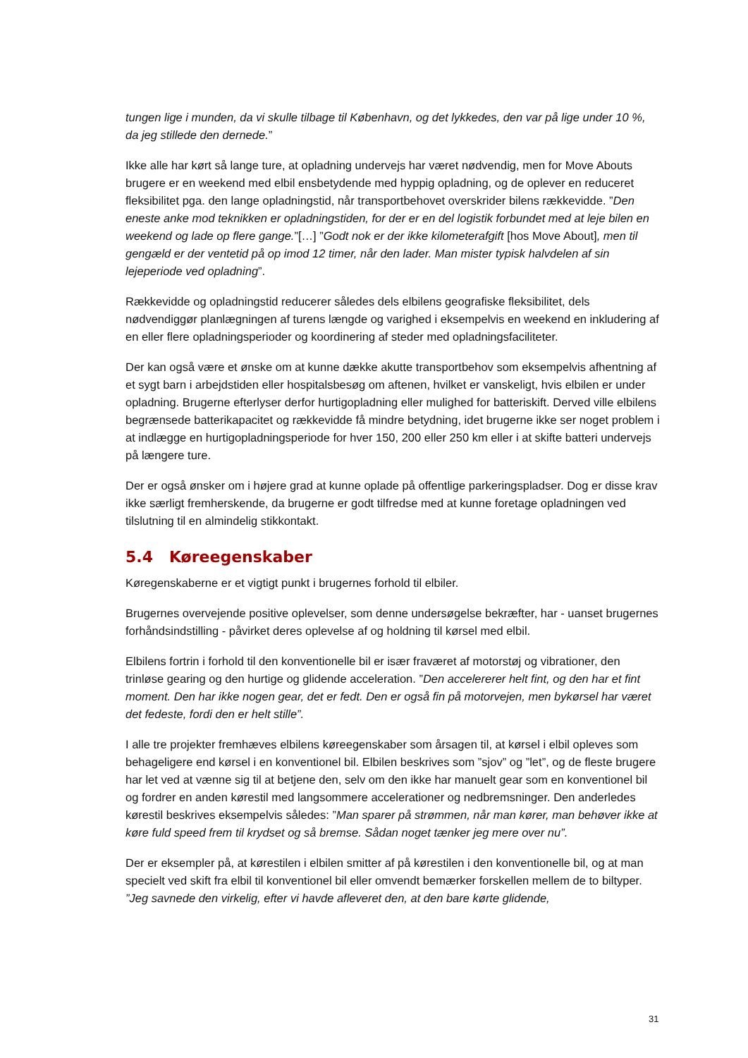tungen lige i munden, da vi skulle tilbage til København, og det lykkedes, den var på lige under 10 %, da jeg stillede den dernede.”
Ikke alle har kørt så lange ture, at opladning undervejs har været nødvendig, men for Move Abouts brugere er en weekend med elbil ensbetydende med hyppig opladning, og de oplever en reduceret fleksibilitet pga. den lange opladningstid, når transportbehovet overskrider bilens rækkevidde. ”Den eneste anke mod teknikken er opladningstiden, for der er en del logistik forbundet med at leje bilen en weekend og lade op flere gange.”[…] ”Godt nok er der ikke kilometerafgift [hos Move About], men til gengæld er der ventetid på op imod 12 timer, når den lader. Man mister typisk halvdelen af sin lejeperiode ved opladning”.
Rækkevidde og opladningstid reducerer således dels elbilens geografiske fleksibilitet, dels nødvendiggør planlægningen af turens længde og varighed i eksempelvis en weekend en inkludering af en eller flere opladningsperioder og koordinering af steder med opladningsfaciliteter.
Der kan også være et ønske om at kunne dække akutte transportbehov som eksempelvis afhentning af et sygt barn i arbejdstiden eller hospitalsbesøg om aftenen, hvilket er vanskeligt, hvis elbilen er under opladning. Brugerne efterlyser derfor hurtigopladning eller mulighed for batteriskift. Derved ville elbilens begrænsede batterikapacitet og rækkevidde få mindre betydning, idet brugerne ikke ser noget problem i at indlægge en hurtigopladningsperiode for hver 150, 200 eller 250 km eller i at skifte batteri undervejs på længere ture.
Der er også ønsker om i højere grad at kunne oplade på offentlige parkeringspladser. Dog er disse krav ikke særligt fremherskende, da brugerne er godt tilfredse med at kunne foretage opladningen ved tilslutning til en almindelig stikkontakt.
5.4 Køreegenskaber
Køregenskaberne er et vigtigt punkt i brugernes forhold til elbiler.
Brugernes overvejende positive oplevelser, som denne undersøgelse bekræfter, har - uanset brugernes forhåndsindstilling - påvirket deres oplevelse af og holdning til kørsel med elbil.
Elbilens fortrin i forhold til den konventionelle bil er især fraværet af motorstøj og vibrationer, den trinløse gearing og den hurtige og glidende acceleration. ”Den accelererer helt fint, og den har et fint moment. Den har ikke nogen gear, det er fedt. Den er også fin på motorvejen, men bykørsel har været det fedeste, fordi den er helt stille”.
I alle tre projekter fremhæves elbilens køreegenskaber som årsagen til, at kørsel i elbil opleves som behageligere end kørsel i en konventionel bil. Elbilen beskrives som ”sjov” og ”let”, og de fleste brugere har let ved at vænne sig til at betjene den, selv om den ikke har manuelt gear som en konventionel bil og fordrer en anden kørestil med langsommere accelerationer og nedbremsninger. Den anderledes kørestil beskrives eksempelvis således: ”Man sparer på strømmen, når man kører, man behøver ikke at køre fuld speed frem til krydset og så bremse. Sådan noget tænker jeg mere over nu”.
Der er eksempler på, at kørestilen i elbilen smitter af på kørestilen i den konventionelle bil, og at man specielt ved skift fra elbil til konventionel bil eller omvendt bemærker forskellen mellem de to biltyper. ”Jeg savnede den virkelig, efter vi havde afleveret den, at den bare kørte glidende,
31